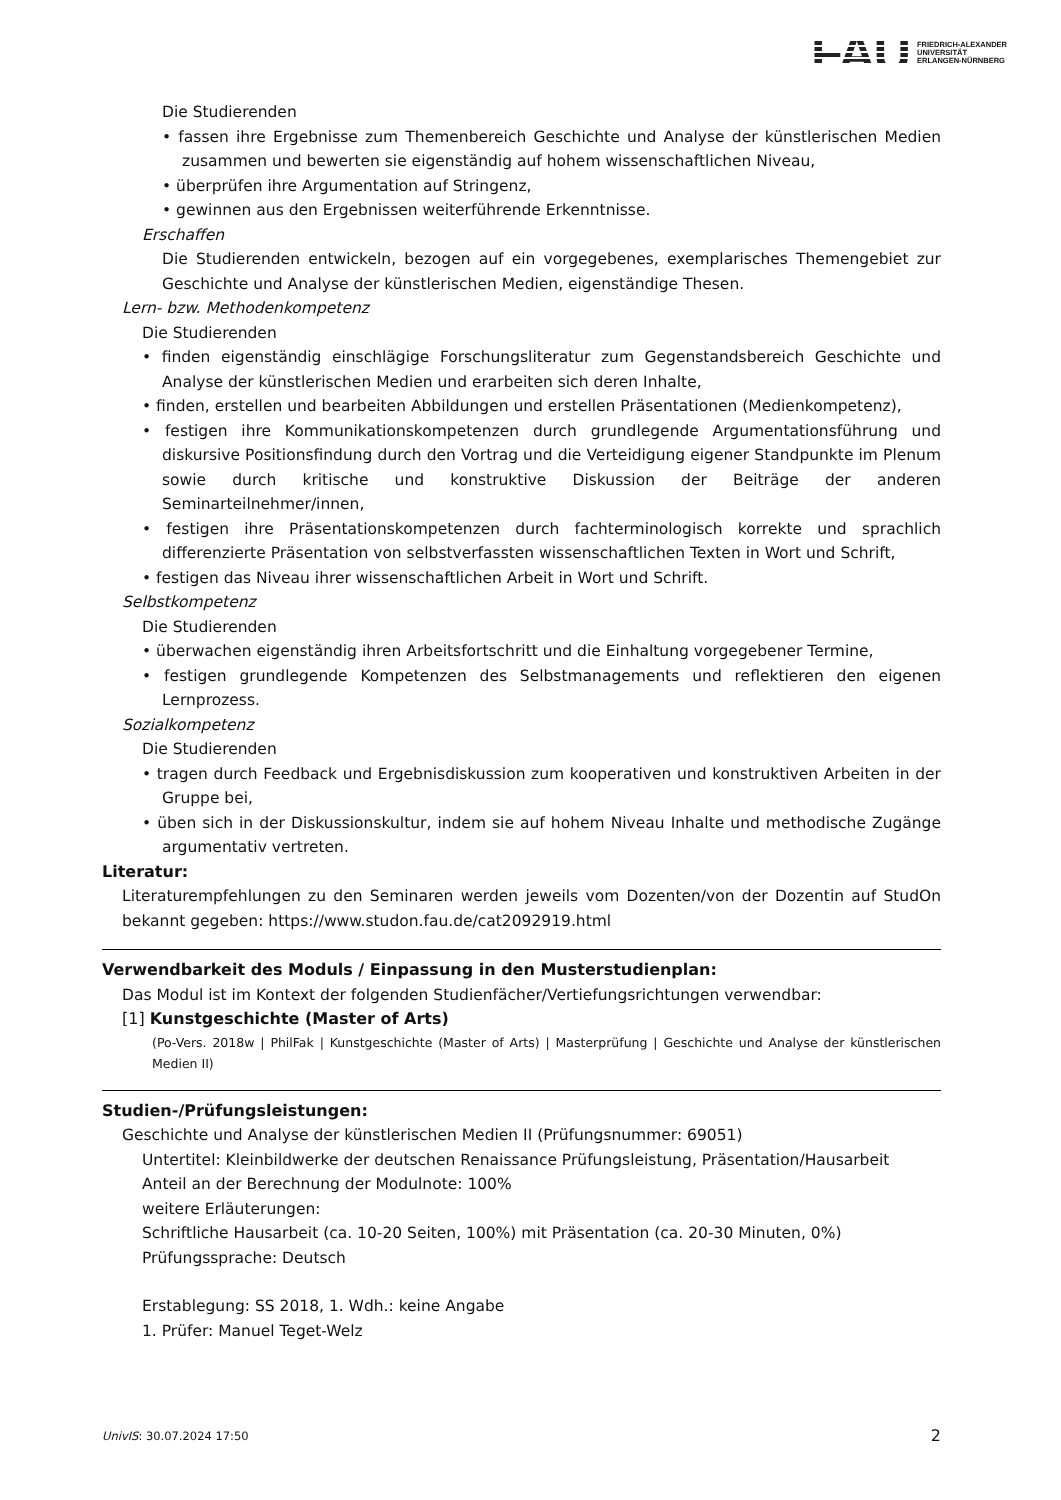FAU FRIEDRICH-ALEXANDER
UNIVERSITÄT
ERLANGEN-NÜRNBERG
Die Studierenden
• fassen ihre Ergebnisse zum Themenbereich Geschichte und Analyse der künstlerischen Medien zusammen und bewerten sie eigenständig auf hohem wissenschaftlichen Niveau,
• überprüfen ihre Argumentation auf Stringenz,
• gewinnen aus den Ergebnissen weiterführende Erkenntnisse.
Erschaffen
Die Studierenden entwickeln, bezogen auf ein vorgegebenes, exemplarisches Themengebiet zur Geschichte und Analyse der künstlerischen Medien, eigenständige Thesen.
Lern- bzw. Methodenkompetenz
Die Studierenden
• finden eigenständig einschlägige Forschungsliteratur zum Gegenstandsbereich Geschichte und Analyse der künstlerischen Medien und erarbeiten sich deren Inhalte,
• finden, erstellen und bearbeiten Abbildungen und erstellen Präsentationen (Medienkompetenz),
• festigen ihre Kommunikationskompetenzen durch grundlegende Argumentationsführung und diskursive Positionsfindung durch den Vortrag und die Verteidigung eigener Standpunkte im Plenum sowie durch kritische und konstruktive Diskussion der Beiträge der anderen Seminarteilnehmer/innen,
• festigen ihre Präsentationskompetenzen durch fachterminologisch korrekte und sprachlich differenzierte Präsentation von selbstverfassten wissenschaftlichen Texten in Wort und Schrift,
• festigen das Niveau ihrer wissenschaftlichen Arbeit in Wort und Schrift.
Selbstkompetenz
Die Studierenden
• überwachen eigenständig ihren Arbeitsfortschritt und die Einhaltung vorgegebener Termine,
• festigen grundlegende Kompetenzen des Selbstmanagements und reflektieren den eigenen Lernprozess.
Sozialkompetenz
Die Studierenden
• tragen durch Feedback und Ergebnisdiskussion zum kooperativen und konstruktiven Arbeiten in der Gruppe bei,
• üben sich in der Diskussionskultur, indem sie auf hohem Niveau Inhalte und methodische Zugänge argumentativ vertreten.
Literatur:
Literaturempfehlungen zu den Seminaren werden jeweils vom Dozenten/von der Dozentin auf StudOn bekannt gegeben: https://www.studon.fau.de/cat2092919.html
Verwendbarkeit des Moduls / Einpassung in den Musterstudienplan:
Das Modul ist im Kontext der folgenden Studienfächer/Vertiefungsrichtungen verwendbar:
[1] Kunstgeschichte (Master of Arts)
(Po-Vers. 2018w | PhilFak | Kunstgeschichte (Master of Arts) | Masterprüfung | Geschichte und Analyse der künstlerischen Medien II)
Studien-/Prüfungsleistungen:
Geschichte und Analyse der künstlerischen Medien II (Prüfungsnummer: 69051)
Untertitel: Kleinbildwerke der deutschen Renaissance Prüfungsleistung, Präsentation/Hausarbeit
Anteil an der Berechnung der Modulnote: 100%
weitere Erläuterungen:
Schriftliche Hausarbeit (ca. 10-20 Seiten, 100%) mit Präsentation (ca. 20-30 Minuten, 0%)
Prüfungssprache: Deutsch
Erstablegung: SS 2018, 1. Wdh.: keine Angabe
1. Prüfer: Manuel Teget-Welz
UnivIS: 30.07.2024 17:50 2